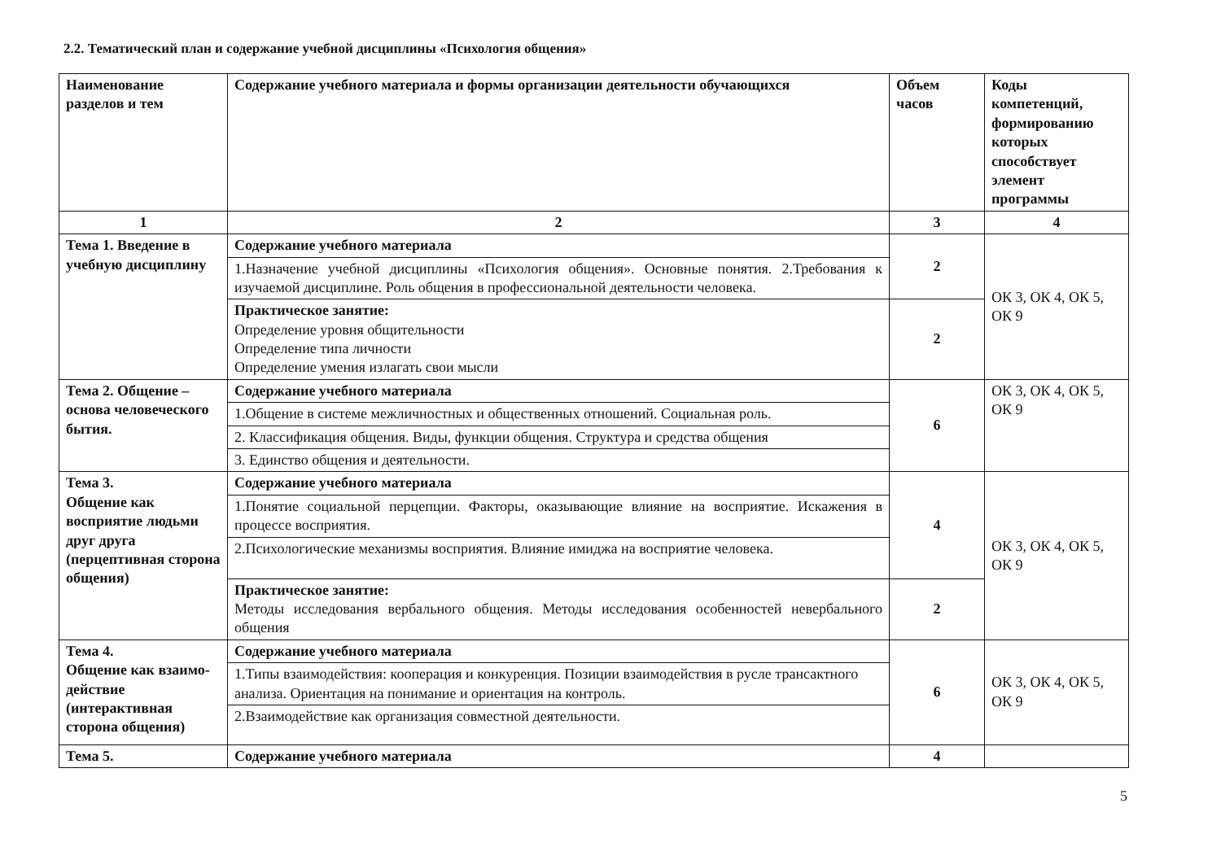2.2. Тематический план и содержание учебной дисциплины «Психология общения»
| Наименование разделов и тем | Содержание учебного материала и формы организации деятельности обучающихся | Объем часов | Коды компетенций, формированию которых способствует элемент программы |
| --- | --- | --- | --- |
| 1 | 2 | 3 | 4 |
| Тема 1. Введение в учебную дисциплину | Содержание учебного материала | 2 | ОК 3, ОК 4, ОК 5, ОК 9 |
| | 1.Назначение учебной дисциплины «Психология общения». Основные понятия. 2.Требования к изучаемой дисциплине. Роль общения в профессиональной деятельности человека. | | |
| | Практическое занятие: Определение уровня общительности Определение типа личности Определение умения излагать свои мысли | 2 | |
| Тема 2. Общение – основа человеческого бытия. | Содержание учебного материала | 6 | ОК 3, ОК 4, ОК 5, ОК 9 |
| | 1.Общение в системе межличностных и общественных отношений. Социальная роль. | | |
| | 2. Классификация общения. Виды, функции общения. Структура и средства общения | | |
| | 3. Единство общения и деятельности. | | |
| Тема 3. Общение как восприятие людьми друг друга (перцептивная сторона общения) | Содержание учебного материала | 4 | ОК 3, ОК 4, ОК 5, ОК 9 |
| | 1.Понятие социальной перцепции. Факторы, оказывающие влияние на восприятие. Искажения в процессе восприятия. | | |
| | 2.Психологические механизмы восприятия. Влияние имиджа на восприятие человека. | | |
| | Практическое занятие: Методы исследования вербального общения. Методы исследования особенностей невербального общения | 2 | |
| Тема 4. Общение как взаимо-действие (интерактивная сторона общения) | Содержание учебного материала | 6 | ОК 3, ОК 4, ОК 5, ОК 9 |
| | 1.Типы взаимодействия: кооперация и конкуренция. Позиции взаимодействия в русле трансактного анализа. Ориентация на понимание и ориентация на контроль. | | |
| | 2.Взаимодействие как организация совместной деятельности. | | |
| Тема 5. | Содержание учебного материала | 4 | |
5